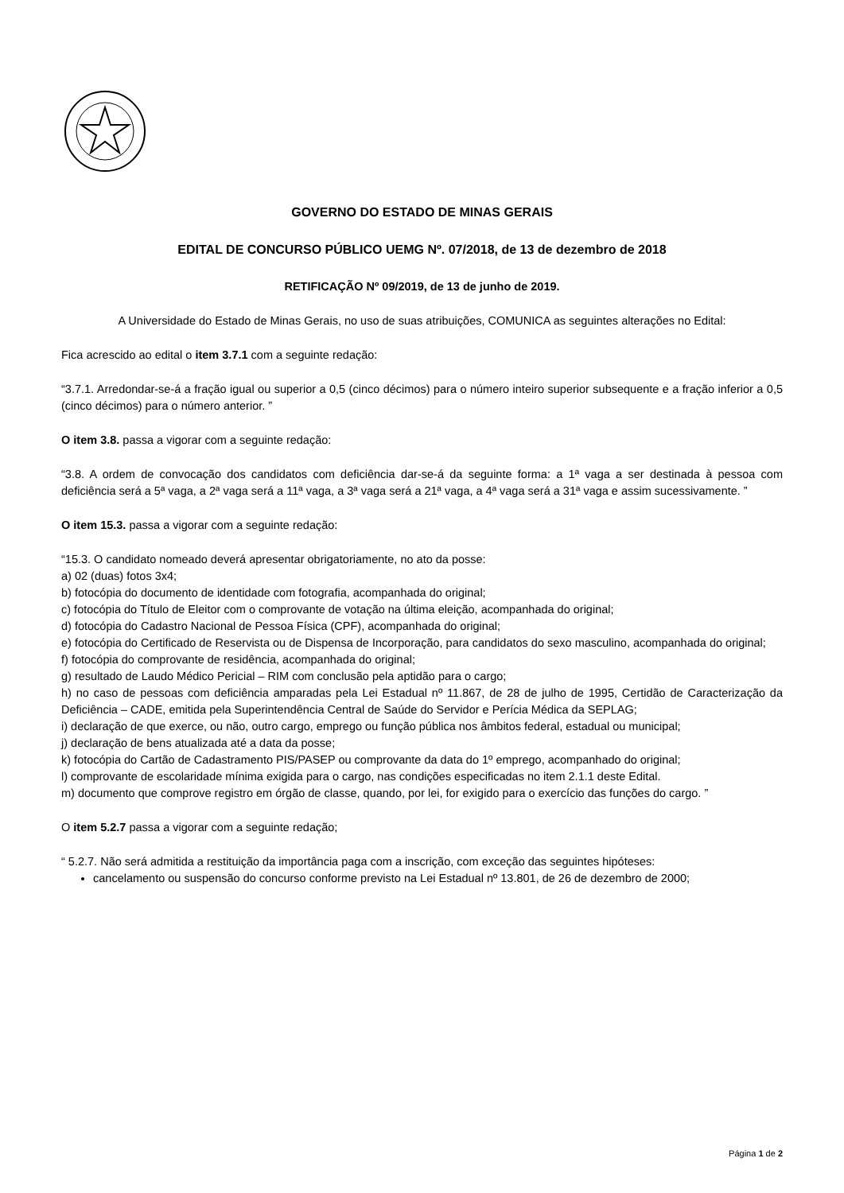GOVERNO DO ESTADO DE MINAS GERAIS
EDITAL DE CONCURSO PÚBLICO UEMG Nº. 07/2018, de 13 de dezembro de 2018
RETIFICAÇÃO Nº 09/2019, de 13 de junho de 2019.
A Universidade do Estado de Minas Gerais, no uso de suas atribuições, COMUNICA as seguintes alterações no Edital:
Fica acrescido ao edital o item 3.7.1 com a seguinte redação:
“3.7.1. Arredondar-se-á a fração igual ou superior a 0,5 (cinco décimos) para o número inteiro superior subsequente e a fração inferior a 0,5 (cinco décimos) para o número anterior. ”
O item 3.8. passa a vigorar com a seguinte redação:
“3.8. A ordem de convocação dos candidatos com deficiência dar-se-á da seguinte forma: a 1ª vaga a ser destinada à pessoa com deficiência será a 5ª vaga, a 2ª vaga será a 11ª vaga, a 3ª vaga será a 21ª vaga, a 4ª vaga será a 31ª vaga e assim sucessivamente. ”
O item 15.3. passa a vigorar com a seguinte redação:
“15.3. O candidato nomeado deverá apresentar obrigatoriamente, no ato da posse:
a) 02 (duas) fotos 3x4;
b) fotocópia do documento de identidade com fotografia, acompanhada do original;
c) fotocópia do Título de Eleitor com o comprovante de votação na última eleição, acompanhada do original;
d) fotocópia do Cadastro Nacional de Pessoa Física (CPF), acompanhada do original;
e) fotocópia do Certificado de Reservista ou de Dispensa de Incorporação, para candidatos do sexo masculino, acompanhada do original;
f) fotocópia do comprovante de residência, acompanhada do original;
g) resultado de Laudo Médico Pericial – RIM com conclusão pela aptidão para o cargo;
h) no caso de pessoas com deficiência amparadas pela Lei Estadual nº 11.867, de 28 de julho de 1995, Certidão de Caracterização da Deficiência – CADE, emitida pela Superintendência Central de Saúde do Servidor e Perícia Médica da SEPLAG;
i) declaração de que exerce, ou não, outro cargo, emprego ou função pública nos âmbitos federal, estadual ou municipal;
j) declaração de bens atualizada até a data da posse;
k) fotocópia do Cartão de Cadastramento PIS/PASEP ou comprovante da data do 1º emprego, acompanhado do original;
l) comprovante de escolaridade mínima exigida para o cargo, nas condições especificadas no item 2.1.1 deste Edital.
m) documento que comprove registro em órgão de classe, quando, por lei, for exigido para o exercício das funções do cargo. ”
O item 5.2.7 passa a vigorar com a seguinte redação;
“ 5.2.7. Não será admitida a restituição da importância paga com a inscrição, com exceção das seguintes hipóteses:
cancelamento ou suspensão do concurso conforme previsto na Lei Estadual nº 13.801, de 26 de dezembro de 2000;
Página 1 de 2